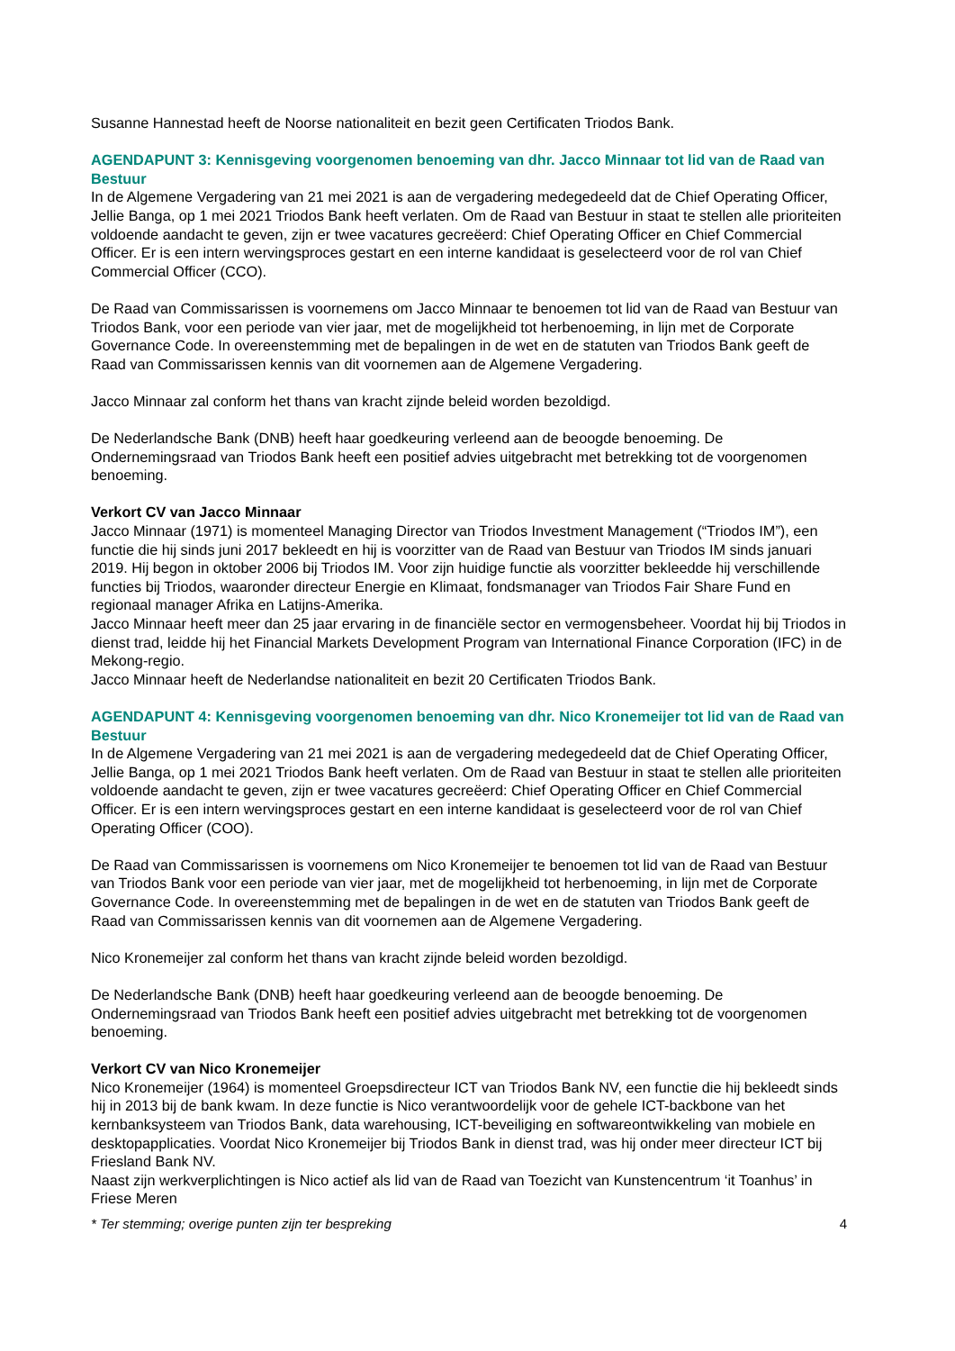Susanne Hannestad heeft de Noorse nationaliteit en bezit geen Certificaten Triodos Bank.
AGENDAPUNT 3: Kennisgeving voorgenomen benoeming van dhr. Jacco Minnaar tot lid van de Raad van Bestuur
In de Algemene Vergadering van 21 mei 2021 is aan de vergadering medegedeeld dat de Chief Operating Officer, Jellie Banga, op 1 mei 2021 Triodos Bank heeft verlaten. Om de Raad van Bestuur in staat te stellen alle prioriteiten voldoende aandacht te geven, zijn er twee vacatures gecreëerd: Chief Operating Officer en Chief Commercial Officer. Er is een intern wervingsproces gestart en een interne kandidaat is geselecteerd voor de rol van Chief Commercial Officer (CCO).
De Raad van Commissarissen is voornemens om Jacco Minnaar te benoemen tot lid van de Raad van Bestuur van Triodos Bank, voor een periode van vier jaar, met de mogelijkheid tot herbenoeming, in lijn met de Corporate Governance Code. In overeenstemming met de bepalingen in de wet en de statuten van Triodos Bank geeft de Raad van Commissarissen kennis van dit voornemen aan de Algemene Vergadering.
Jacco Minnaar zal conform het thans van kracht zijnde beleid worden bezoldigd.
De Nederlandsche Bank (DNB) heeft haar goedkeuring verleend aan de beoogde benoeming. De Ondernemingsraad van Triodos Bank heeft een positief advies uitgebracht met betrekking tot de voorgenomen benoeming.
Verkort CV van Jacco Minnaar
Jacco Minnaar (1971) is momenteel Managing Director van Triodos Investment Management (“Triodos IM”), een functie die hij sinds juni 2017 bekleedt en hij is voorzitter van de Raad van Bestuur van Triodos IM sinds januari 2019. Hij begon in oktober 2006 bij Triodos IM. Voor zijn huidige functie als voorzitter bekleedde hij verschillende functies bij Triodos, waaronder directeur Energie en Klimaat, fondsmanager van Triodos Fair Share Fund en regionaal manager Afrika en Latijns-Amerika.
Jacco Minnaar heeft meer dan 25 jaar ervaring in de financiële sector en vermogensbeheer. Voordat hij bij Triodos in dienst trad, leidde hij het Financial Markets Development Program van International Finance Corporation (IFC) in de Mekong-regio.
Jacco Minnaar heeft de Nederlandse nationaliteit en bezit 20 Certificaten Triodos Bank.
AGENDAPUNT 4: Kennisgeving voorgenomen benoeming van dhr. Nico Kronemeijer tot lid van de Raad van Bestuur
In de Algemene Vergadering van 21 mei 2021 is aan de vergadering medegedeeld dat de Chief Operating Officer, Jellie Banga, op 1 mei 2021 Triodos Bank heeft verlaten. Om de Raad van Bestuur in staat te stellen alle prioriteiten voldoende aandacht te geven, zijn er twee vacatures gecreëerd: Chief Operating Officer en Chief Commercial Officer. Er is een intern wervingsproces gestart en een interne kandidaat is geselecteerd voor de rol van Chief Operating Officer (COO).
De Raad van Commissarissen is voornemens om Nico Kronemeijer te benoemen tot lid van de Raad van Bestuur van Triodos Bank voor een periode van vier jaar, met de mogelijkheid tot herbenoeming, in lijn met de Corporate Governance Code. In overeenstemming met de bepalingen in de wet en de statuten van Triodos Bank geeft de Raad van Commissarissen kennis van dit voornemen aan de Algemene Vergadering.
Nico Kronemeijer zal conform het thans van kracht zijnde beleid worden bezoldigd.
De Nederlandsche Bank (DNB) heeft haar goedkeuring verleend aan de beoogde benoeming. De Ondernemingsraad van Triodos Bank heeft een positief advies uitgebracht met betrekking tot de voorgenomen benoeming.
Verkort CV van Nico Kronemeijer
Nico Kronemeijer (1964) is momenteel Groepsdirecteur ICT van Triodos Bank NV, een functie die hij bekleedt sinds hij in 2013 bij de bank kwam. In deze functie is Nico verantwoordelijk voor de gehele ICT-backbone van het kernbanksysteem van Triodos Bank, data warehousing, ICT-beveiliging en softwareontwikkeling van mobiele en desktopapplicaties. Voordat Nico Kronemeijer bij Triodos Bank in dienst trad, was hij onder meer directeur ICT bij Friesland Bank NV.
Naast zijn werkverplichtingen is Nico actief als lid van de Raad van Toezicht van Kunstencentrum ‘it Toanhus’ in Friese Meren
* Ter stemming; overige punten zijn ter bespreking 4